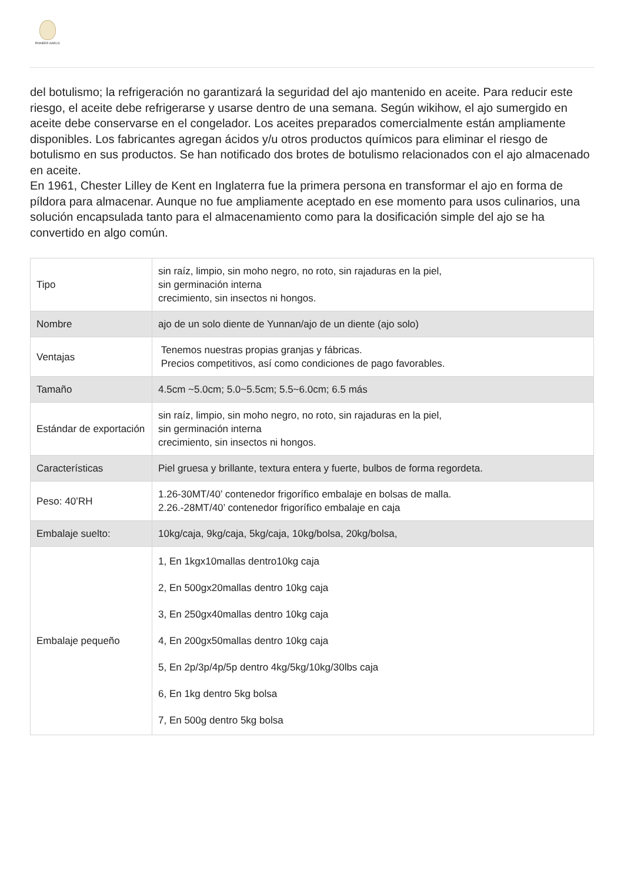PIONEER GARLIC
del botulismo; la refrigeración no garantizará la seguridad del ajo mantenido en aceite. Para reducir este riesgo, el aceite debe refrigerarse y usarse dentro de una semana. Según wikihow, el ajo sumergido en aceite debe conservarse en el congelador. Los aceites preparados comercialmente están ampliamente disponibles. Los fabricantes agregan ácidos y/u otros productos químicos para eliminar el riesgo de botulismo en sus productos. Se han notificado dos brotes de botulismo relacionados con el ajo almacenado en aceite.
En 1961, Chester Lilley de Kent en Inglaterra fue la primera persona en transformar el ajo en forma de píldora para almacenar. Aunque no fue ampliamente aceptado en ese momento para usos culinarios, una solución encapsulada tanto para el almacenamiento como para la dosificación simple del ajo se ha convertido en algo común.
| Tipo | sin raíz, limpio, sin moho negro, no roto, sin rajaduras en la piel, sin germinación interna crecimiento, sin insectos ni hongos. |
| Nombre | ajo de un solo diente de Yunnan/ajo de un diente (ajo solo) |
| Ventajas | Tenemos nuestras propias granjas y fábricas. Precios competitivos, así como condiciones de pago favorables. |
| Tamaño | 4.5cm ~5.0cm; 5.0~5.5cm; 5.5~6.0cm; 6.5 más |
| Estándar de exportación | sin raíz, limpio, sin moho negro, no roto, sin rajaduras en la piel, sin germinación interna crecimiento, sin insectos ni hongos. |
| Características | Piel gruesa y brillante, textura entera y fuerte, bulbos de forma regordeta. |
| Peso: 40’RH | 1.26-30MT/40’ contenedor frigorífico embalaje en bolsas de malla. 2.26.-28MT/40’ contenedor frigorífico embalaje en caja |
| Embalaje suelto: | 10kg/caja, 9kg/caja, 5kg/caja, 10kg/bolsa, 20kg/bolsa, |
| Embalaje pequeño | 1, En 1kgx10mallas dentro10kg caja 2, En 500gx20mallas dentro 10kg caja 3, En 250gx40mallas dentro 10kg caja 4, En 200gx50mallas dentro 10kg caja 5, En 2p/3p/4p/5p dentro 4kg/5kg/10kg/30lbs caja 6, En 1kg dentro 5kg bolsa 7, En 500g dentro 5kg bolsa |